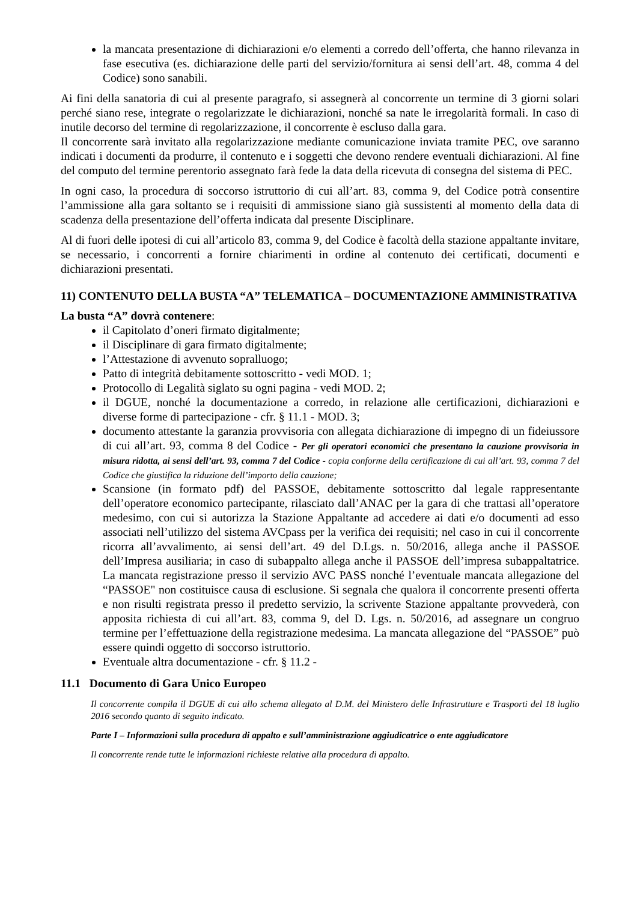la mancata presentazione di dichiarazioni e/o elementi a corredo dell’offerta, che hanno rilevanza in fase esecutiva (es. dichiarazione delle parti del servizio/fornitura ai sensi dell’art. 48, comma 4 del Codice) sono sanabili.
Ai fini della sanatoria di cui al presente paragrafo, si assegnerà al concorrente un termine di 3 giorni solari perché siano rese, integrate o regolarizzate le dichiarazioni, nonché sa nate le irregolarità formali. In caso di inutile decorso del termine di regolarizzazione, il concorrente è escluso dalla gara.
Il concorrente sarà invitato alla regolarizzazione mediante comunicazione inviata tramite PEC, ove saranno indicati i documenti da produrre, il contenuto e i soggetti che devono rendere eventuali dichiarazioni. Al fine del computo del termine perentorio assegnato farà fede la data della ricevuta di consegna del sistema di PEC.
In ogni caso, la procedura di soccorso istruttorio di cui all’art. 83, comma 9, del Codice potrà consentire l’ammissione alla gara soltanto se i requisiti di ammissione siano già sussistenti al momento della data di scadenza della presentazione dell’offerta indicata dal presente Disciplinare.
Al di fuori delle ipotesi di cui all’articolo 83, comma 9, del Codice è facoltà della stazione appaltante invitare, se necessario, i concorrenti a fornire chiarimenti in ordine al contenuto dei certificati, documenti e dichiarazioni presentati.
11) CONTENUTO DELLA BUSTA “A” TELEMATICA – DOCUMENTAZIONE AMMINISTRATIVA
La busta “A” dovrà contenere:
il Capitolato d’oneri firmato digitalmente;
il Disciplinare di gara firmato digitalmente;
l’Attestazione di avvenuto sopralluogo;
Patto di integrità debitamente sottoscritto - vedi MOD. 1;
Protocollo di Legalità siglato su ogni pagina - vedi MOD. 2;
il DGUE, nonché la documentazione a corredo, in relazione alle certificazioni, dichiarazioni e diverse forme di partecipazione - cfr. § 11.1 - MOD. 3;
documento attestante la garanzia provvisoria con allegata dichiarazione di impegno di un fideiussore di cui all’art. 93, comma 8 del Codice - Per gli operatori economici che presentano la cauzione provvisoria in misura ridotta, ai sensi dell’art. 93, comma 7 del Codice - copia conforme della certificazione di cui all’art. 93, comma 7 del Codice che giustifica la riduzione dell’importo della cauzione;
Scansione (in formato pdf) del PASSOE, debitamente sottoscritto dal legale rappresentante dell’operatore economico partecipante, rilasciato dall’ANAC per la gara di che trattasi all’operatore medesimo, con cui si autorizza la Stazione Appaltante ad accedere ai dati e/o documenti ad esso associati nell’utilizzo del sistema AVCpass per la verifica dei requisiti; nel caso in cui il concorrente ricorra all’avvalimento, ai sensi dell’art. 49 del D.Lgs. n. 50/2016, allega anche il PASSOE dell’Impresa ausiliaria; in caso di subappalto allega anche il PASSOE dell’impresa subappaltatrice. La mancata registrazione presso il servizio AVC PASS nonché l’eventuale mancata allegazione del “PASSOE" non costituisce causa di esclusione. Si segnala che qualora il concorrente presenti offerta e non risulti registrata presso il predetto servizio, la scrivente Stazione appaltante provvederà, con apposita richiesta di cui all’art. 83, comma 9, del D. Lgs. n. 50/2016, ad assegnare un congruo termine per l’effettuazione della registrazione medesima. La mancata allegazione del “PASSOE” può essere quindi oggetto di soccorso istruttorio.
Eventuale altra documentazione - cfr. § 11.2 -
11.1 Documento di Gara Unico Europeo
Il concorrente compila il DGUE di cui allo schema allegato al D.M. del Ministero delle Infrastrutture e Trasporti del 18 luglio 2016 secondo quanto di seguito indicato.
Parte I – Informazioni sulla procedura di appalto e sull’amministrazione aggiudicatrice o ente aggiudicatore
Il concorrente rende tutte le informazioni richieste relative alla procedura di appalto.